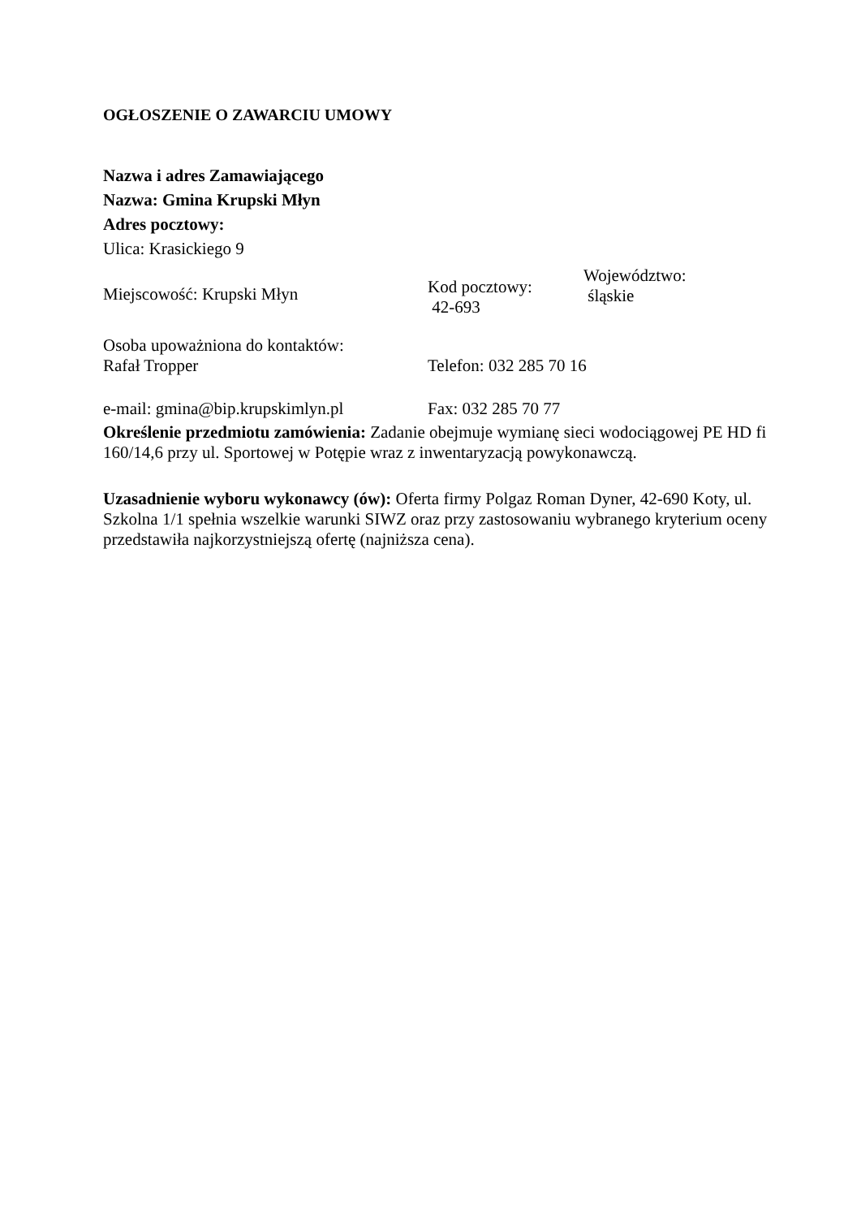OGŁOSZENIE O ZAWARCIU UMOWY
Nazwa i adres Zamawiającego
Nazwa: Gmina Krupski Młyn
Adres pocztowy:
Ulica: Krasickiego 9
Miejscowość: Krupski Młyn
Kod pocztowy:
42-693
Województwo:
śląskie
Osoba upoważniona do kontaktów:
Rafał Tropper
Telefon: 032 285 70 16
e-mail: gmina@bip.krupskimlyn.pl
Fax: 032 285 70 77
Określenie przedmiotu zamówienia: Zadanie obejmuje wymianę sieci wodociągowej PE HD fi 160/14,6 przy ul. Sportowej w Potępie wraz z inwentaryzacją powykonawczą.
Uzasadnienie wyboru wykonawcy (ów): Oferta firmy Polgaz Roman Dyner, 42-690 Koty, ul. Szkolna 1/1 spełnia wszelkie warunki SIWZ oraz przy zastosowaniu wybranego kryterium oceny przedstawiła najkorzystniejszą ofertę (najniższa cena).